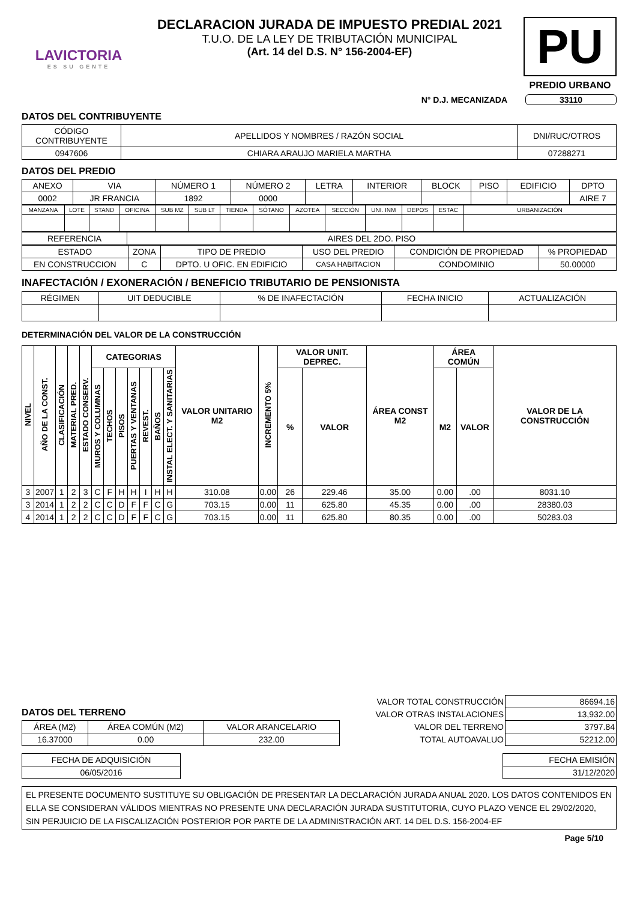LAVICTORIA
ES SU GENTE
DECLARACION JURADA DE IMPUESTO PREDIAL 2021
T.U.O. DE LA LEY DE TRIBUTACIÓN MUNICIPAL
(Art. 14 del D.S. N° 156-2004-EF)
PU
PREDIO URBANO
N° D.J. MECANIZADA 33110
DATOS DEL CONTRIBUYENTE
| CÓDIGO CONTRIBUYENTE | APELLIDOS Y NOMBRES / RAZÓN SOCIAL | DNI/RUC/OTROS |
| 0947606 | CHIARA ARAUJO MARIELA MARTHA | 07288271 |
DATOS DEL PREDIO
| ANEXO | VIA | NÚMERO 1 | NÚMERO 2 | LETRA | INTERIOR | BLOCK | PISO | EDIFICIO | DPTO |
| 0002 | JR FRANCIA | 1892 | 0000 | | | | | | AIRE 7 |
| MANZANA | LOTE | STAND | OFICINA | SUB MZ | SUB LT | TIENDA | SÓTANO | AZOTEA | SECCIÓN | UNI. INM | DEPOS | ESTAC | URBANIZACIÓN |
| REFERENCIA | AIRES DEL 2DO. PISO |
| ESTADO | ZONA | TIPO DE PREDIO | USO DEL PREDIO | CONDICIÓN DE PROPIEDAD | % PROPIEDAD |
| EN CONSTRUCCION | C | DPTO. U OFIC. EN EDIFICIO | CASA HABITACION | CONDOMINIO | 50.00000 |
INAFECTACIÓN / EXONERACIÓN / BENEFICIO TRIBUTARIO DE PENSIONISTA
| RÉGIMEN | UIT DEDUCIBLE | % DE INAFECTACIÓN | FECHA INICIO | ACTUALIZACIÓN |
DETERMINACIÓN DEL VALOR DE LA CONSTRUCCIÓN
| NIVEL | AÑO DE LA CONST. | CLASIFICACIÓN | MATERIAL PRED. | ESTADO CONSERV. | CATEGORIAS | | | | | | | VALOR UNITARIO M2 | INCREMENTO 5% | VALOR UNIT. DEPREC. | | ÁREA CONST M2 | ÁREA COMÚN | | VALOR DE LA CONSTRUCCIÓN |
| --- | --- | --- | --- | --- | --- | --- | --- | --- | --- | --- | --- | --- | --- | --- | --- | --- | --- | --- | --- |
| | | | | | MUROS Y COLUMNAS | TECHOS | PISOS | PUERTAS Y VENTANAS | REVEST. | BAÑOS | INSTAL ELECT. Y SANITARIAS | | | % | VALOR | | M2 | VALOR | |
| 3 | 2007 | 1 | 2 | 3 | C | F | H | H | I | H | H | 310.08 | 0.00 | 26 | 229.46 | 35.00 | 0.00 | .00 | 8031.10 |
| 3 | 2014 | 1 | 2 | 2 | C | C | D | F | F | C | G | 703.15 | 0.00 | 11 | 625.80 | 45.35 | 0.00 | .00 | 28380.03 |
| 4 | 2014 | 1 | 2 | 2 | C | C | D | F | F | C | G | 703.15 | 0.00 | 11 | 625.80 | 80.35 | 0.00 | .00 | 50283.03 |
DATOS DEL TERRENO
| ÁREA (M2) | ÁREA COMÚN (M2) | VALOR ARANCELARIO |
| 16.37000 | 0.00 | 232.00 |
| VALOR TOTAL CONSTRUCCIÓN | 86694.16 |
| VALOR OTRAS INSTALACIONES | 13,932.00 |
| VALOR DEL TERRENO | 3797.84 |
| TOTAL AUTOAVALUO | 52212.00 |
| FECHA DE ADQUISICIÓN |
| 06/05/2016 |
| FECHA EMISIÓN |
| 31/12/2020 |
EL PRESENTE DOCUMENTO SUSTITUYE SU OBLIGACIÓN DE PRESENTAR LA DECLARACIÓN JURADA ANUAL 2020. LOS DATOS CONTENIDOS EN ELLA SE CONSIDERAN VÁLIDOS MIENTRAS NO PRESENTE UNA DECLARACIÓN JURADA SUSTITUTORIA, CUYO PLAZO VENCE EL 29/02/2020, SIN PERJUICIO DE LA FISCALIZACIÓN POSTERIOR POR PARTE DE LA ADMINISTRACIÓN ART. 14 DEL D.S. 156-2004-EF
Page 5/10